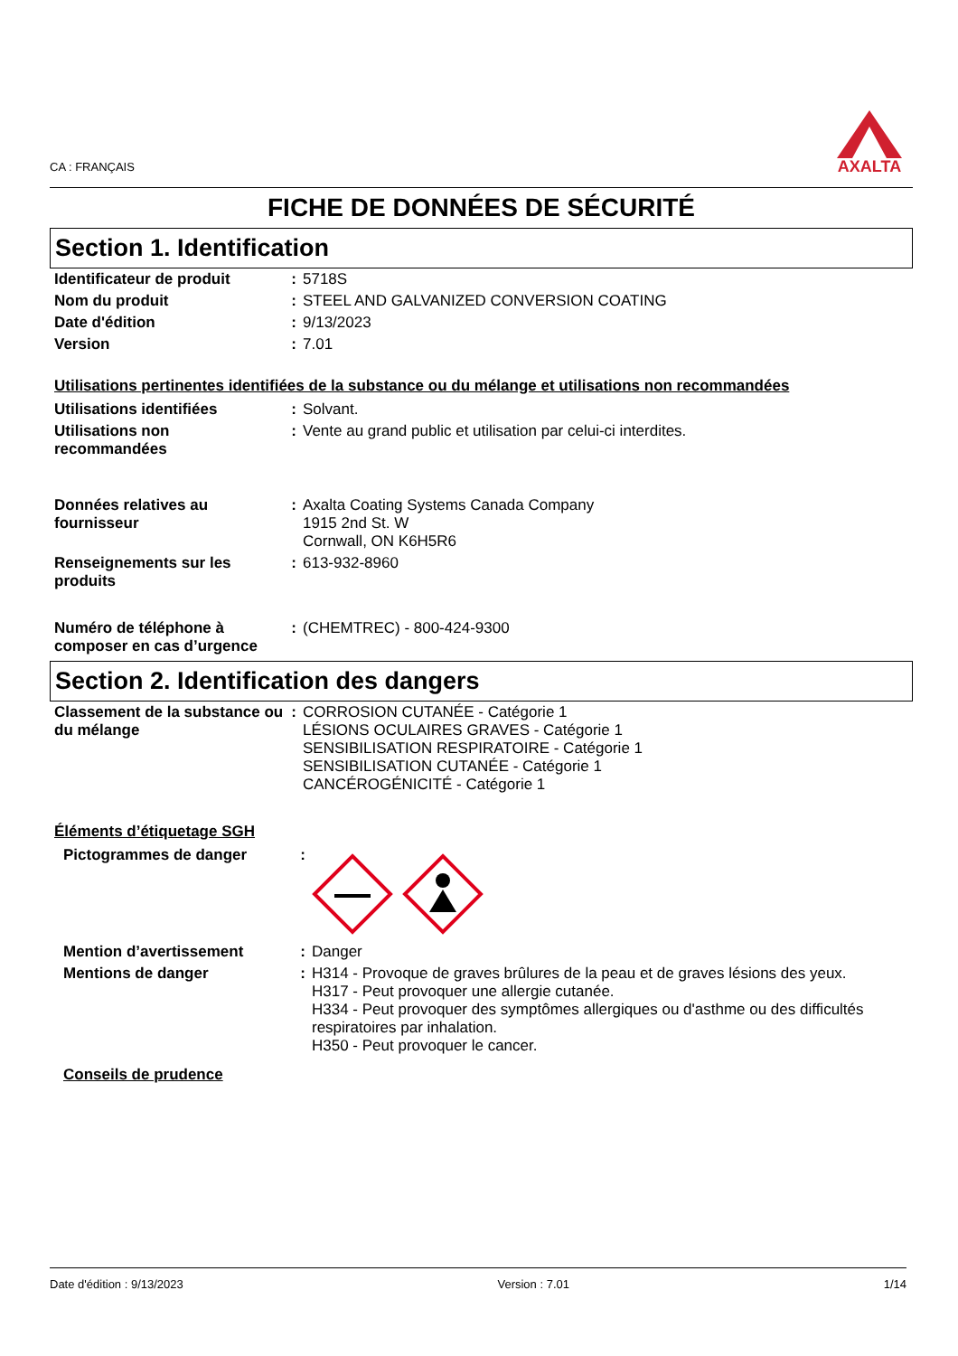CA : FRANÇAIS
AXALTA
FICHE DE DONNÉES DE SÉCURITÉ
Section 1. Identification
| Identificateur de produit | : | 5718S |
| Nom du produit | : | STEEL AND GALVANIZED CONVERSION COATING |
| Date d'édition | : | 9/13/2023 |
| Version | : | 7.01 |
Utilisations pertinentes identifiées de la substance ou du mélange et utilisations non recommandées
| Utilisations identifiées | : | Solvant. |
| Utilisations non recommandées | : | Vente au grand public et utilisation par celui-ci interdites. |
| Données relatives au fournisseur | : | Axalta Coating Systems Canada Company 1915 2nd St. W Cornwall, ON K6H5R6 |
| Renseignements sur les produits | : | 613-932-8960 |
| Numéro de téléphone à composer en cas d’urgence | : | (CHEMTREC) - 800-424-9300 |
Section 2. Identification des dangers
| Classement de la substance ou du mélange | : | CORROSION CUTANÉE - Catégorie 1 LÉSIONS OCULAIRES GRAVES - Catégorie 1 SENSIBILISATION RESPIRATOIRE - Catégorie 1 SENSIBILISATION CUTANÉE - Catégorie 1 CANCÉROGÉNICITÉ - Catégorie 1 |
Éléments d’étiquetage SGH
| Pictogrammes de danger | : | |
| Mention d’avertissement | : | Danger |
| Mentions de danger | : | H314 - Provoque de graves brûlures de la peau et de graves lésions des yeux. H317 - Peut provoquer une allergie cutanée. H334 - Peut provoquer des symptômes allergiques ou d'asthme ou des difficultés respiratoires par inhalation. H350 - Peut provoquer le cancer. |
Conseils de prudence
Date d'édition : 9/13/2023 Version : 7.01 1/14